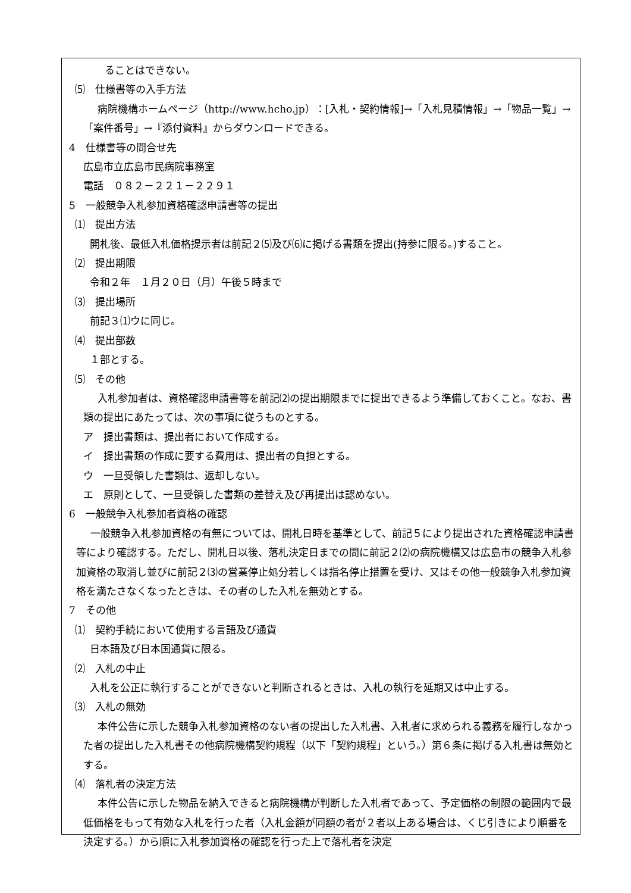ることはできない。
⑸　仕様書等の入手方法
病院機構ホームページ（http://www.hcho.jp）：[入札・契約情報]→「入札見積情報」→「物品一覧」→「案件番号」→『添付資料』からダウンロードできる。
4　仕様書等の問合せ先
広島市立広島市民病院事務室
電話　０８２－２２１－２２９１
5　一般競争入札参加資格確認申請書等の提出
⑴　提出方法
開札後、最低入札価格提示者は前記２⑸及び⑹に掲げる書類を提出(持参に限る。)すること。
⑵　提出期限
令和２年　１月２０日（月）午後５時まで
⑶　提出場所
前記３⑴ウに同じ。
⑷　提出部数
１部とする。
⑸　その他
入札参加者は、資格確認申請書等を前記⑵の提出期限までに提出できるよう準備しておくこと。なお、書類の提出にあたっては、次の事項に従うものとする。
ア　提出書類は、提出者において作成する。
イ　提出書類の作成に要する費用は、提出者の負担とする。
ウ　一旦受領した書類は、返却しない。
エ　原則として、一旦受領した書類の差替え及び再提出は認めない。
6　一般競争入札参加者資格の確認
一般競争入札参加資格の有無については、開札日時を基準として、前記５により提出された資格確認申請書等により確認する。ただし、開札日以後、落札決定日までの間に前記２⑵の病院機構又は広島市の競争入札参加資格の取消し並びに前記２⑶の営業停止処分若しくは指名停止措置を受け、又はその他一般競争入札参加資格を満たさなくなったときは、その者のした入札を無効とする。
7　その他
⑴　契約手続において使用する言語及び通貨
日本語及び日本国通貨に限る。
⑵　入札の中止
入札を公正に執行することができないと判断されるときは、入札の執行を延期又は中止する。
⑶　入札の無効
本件公告に示した競争入札参加資格のない者の提出した入札書、入札者に求められる義務を履行しなかった者の提出した入札書その他病院機構契約規程（以下「契約規程」という。）第６条に掲げる入札書は無効とする。
⑷　落札者の決定方法
本件公告に示した物品を納入できると病院機構が判断した入札者であって、予定価格の制限の範囲内で最低価格をもって有効な入札を行った者（入札金額が同額の者が２者以上ある場合は、くじ引きにより順番を決定する。）から順に入札参加資格の確認を行った上で落札者を決定